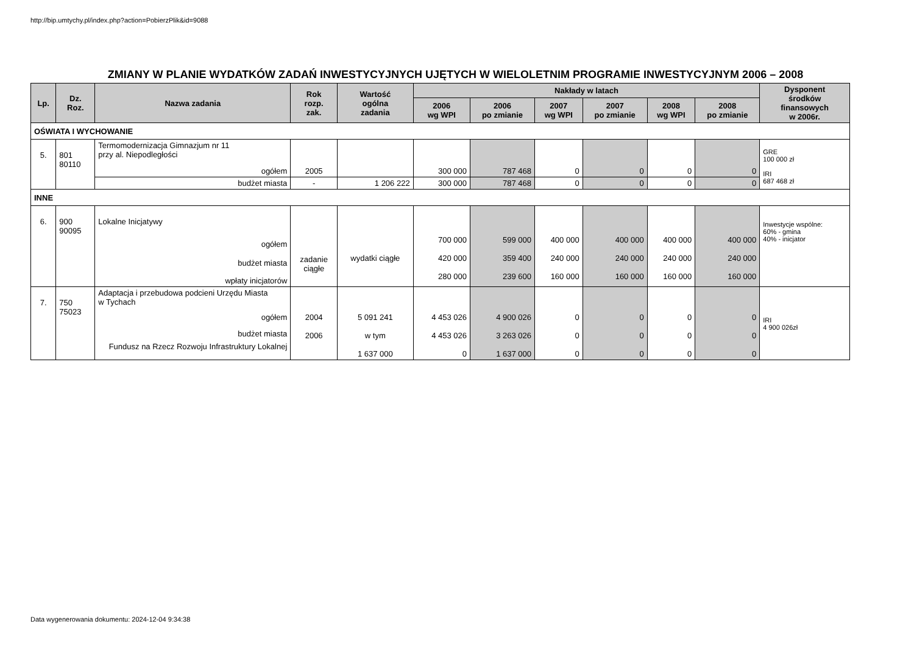http://bip.umtychy.pl/index.php?action=PobierzPlik&id=9088
ZMIANY W PLANIE WYDATKÓW ZADAŃ INWESTYCYJNYCH UJĘTYCH W WIELOLETNIM PROGRAMIE INWESTYCYJNYM 2006 – 2008
| Lp. | Dz. Roz. | Nazwa zadania | Rok rozp. zak. | Wartość ogólna zadania | Nakłady w latach | | | | | | Dysponent środków finansowych w 2006r. |
| --- | --- | --- | --- | --- | --- | --- | --- | --- | --- | --- | --- |
| | | | | | 2006 wg WPI | 2006 po zmianie | 2007 wg WPI | 2007 po zmianie | 2008 wg WPI | 2008 po zmianie | |
| OŚWIATA I WYCHOWANIE | | | | | | | | | | | |
| 5. | 801 80110 | Termomodernizacja Gimnazjum nr 11 przy al. Niepodległości ogółem | 2005 | | 300 000 | 787 468 | 0 | 0 | 0 | 0 | GRE 100 000 zł IRI 687 468 zł |
| | | budżet miasta | - | 1 206 222 | 300 000 | 787 468 | 0 | 0 | 0 | 0 | |
| INNE | | | | | | | | | | | |
| 6. | 900 90095 | Lokalne Inicjatywy ogółem budżet miasta wpłaty inicjatorów | zadanie ciągłe | wydatki ciągłe | 700 000 420 000 280 000 | 599 000 359 400 239 600 | 400 000 240 000 160 000 | 400 000 240 000 160 000 | 400 000 240 000 160 000 | 400 000 240 000 160 000 | Inwestycje wspólne: 60% - gmina 40% - inicjator |
| 7. | 750 75023 | Adaptacja i przebudowa podcieni Urzędu Miasta w Tychach ogółem budżet miasta Fundusz na Rzecz Rozwoju Infrastruktury Lokalnej | 2004 2006 | 5 091 241 w tym 1 637 000 | 4 453 026 4 453 026 0 | 4 900 026 3 263 026 1 637 000 | 0 0 0 | 0 0 0 | 0 0 0 | 0 0 0 | IRI 4 900 026zł |
Data wygenerowania dokumentu: 2024-12-04 9:34:38